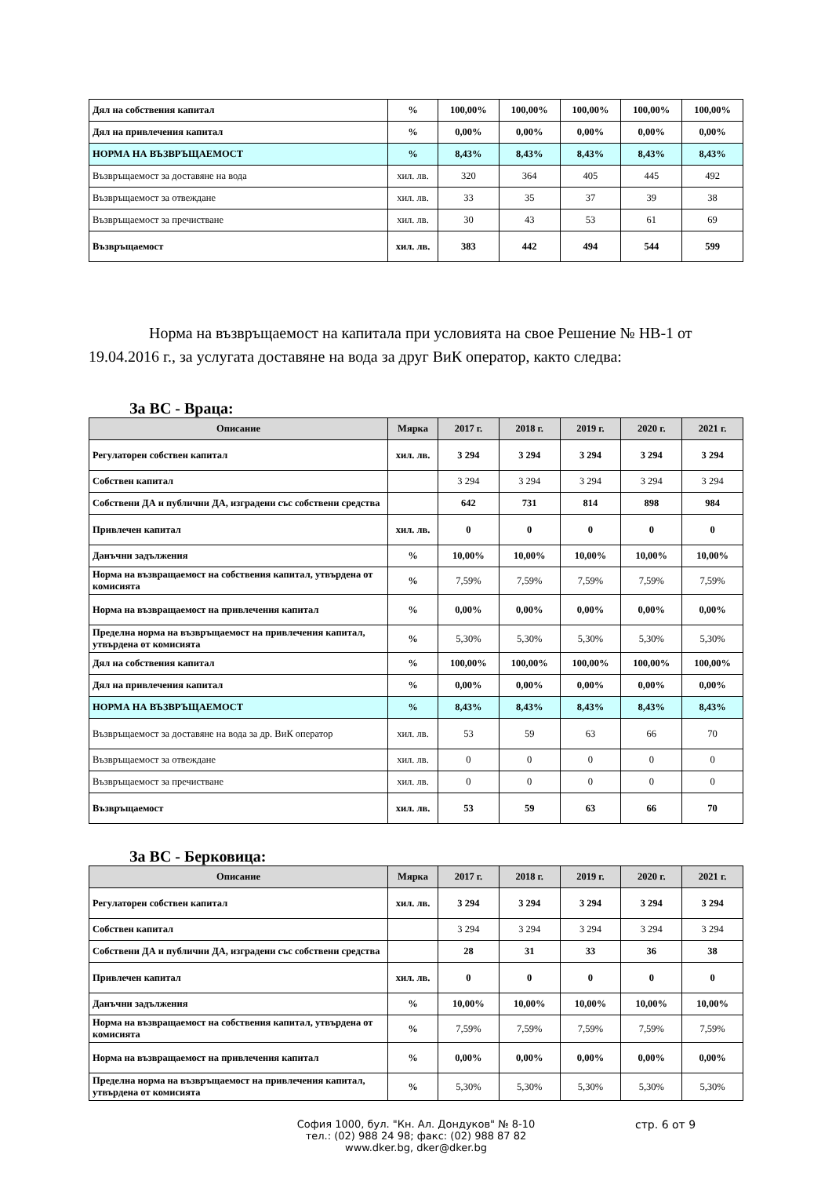| Дял на собствения капитал | % | 100,00% | 100,00% | 100,00% | 100,00% | 100,00% |
| Дял на привлечения капитал | % | 0,00% | 0,00% | 0,00% | 0,00% | 0,00% |
| НОРМА НА ВЪЗВРЪЩАЕМОСТ | % | 8,43% | 8,43% | 8,43% | 8,43% | 8,43% |
| Възвръщаемост за доставяне на вода | хил. лв. | 320 | 364 | 405 | 445 | 492 |
| Възвръщаемост за отвеждане | хил. лв. | 33 | 35 | 37 | 39 | 38 |
| Възвръщаемост за пречистване | хил. лв. | 30 | 43 | 53 | 61 | 69 |
| Възвръщаемост | хил. лв. | 383 | 442 | 494 | 544 | 599 |
Норма на възвръщаемост на капитала при условията на свое Решение № НВ-1 от 19.04.2016 г., за услугата доставяне на вода за друг ВиК оператор, както следва:
За ВС - Враца:
| Описание | Мярка | 2017 г. | 2018 г. | 2019 г. | 2020 г. | 2021 г. |
| --- | --- | --- | --- | --- | --- | --- |
| Регулаторен собствен капитал | хил. лв. | 3 294 | 3 294 | 3 294 | 3 294 | 3 294 |
| Собствен капитал | | 3 294 | 3 294 | 3 294 | 3 294 | 3 294 |
| Собствени ДА и публични ДА, изградени със собствени средства | | 642 | 731 | 814 | 898 | 984 |
| Привлечен капитал | хил. лв. | 0 | 0 | 0 | 0 | 0 |
| Данъчни задължения | % | 10,00% | 10,00% | 10,00% | 10,00% | 10,00% |
| Норма на възвращаемост на собствения капитал, утвърдена от комисията | % | 7,59% | 7,59% | 7,59% | 7,59% | 7,59% |
| Норма на възвращаемост на привлечения капитал | % | 0,00% | 0,00% | 0,00% | 0,00% | 0,00% |
| Пределна норма на възвръщаемост на привлечения капитал, утвърдена от комисията | % | 5,30% | 5,30% | 5,30% | 5,30% | 5,30% |
| Дял на собствения капитал | % | 100,00% | 100,00% | 100,00% | 100,00% | 100,00% |
| Дял на привлечения капитал | % | 0,00% | 0,00% | 0,00% | 0,00% | 0,00% |
| НОРМА НА ВЪЗВРЪЩАЕМОСТ | % | 8,43% | 8,43% | 8,43% | 8,43% | 8,43% |
| Възвръщаемост за доставяне на вода за др. ВиК оператор | хил. лв. | 53 | 59 | 63 | 66 | 70 |
| Възвръщаемост за отвеждане | хил. лв. | 0 | 0 | 0 | 0 | 0 |
| Възвръщаемост за пречистване | хил. лв. | 0 | 0 | 0 | 0 | 0 |
| Възвръщаемост | хил. лв. | 53 | 59 | 63 | 66 | 70 |
За ВС - Берковица:
| Описание | Мярка | 2017 г. | 2018 г. | 2019 г. | 2020 г. | 2021 г. |
| --- | --- | --- | --- | --- | --- | --- |
| Регулаторен собствен капитал | хил. лв. | 3 294 | 3 294 | 3 294 | 3 294 | 3 294 |
| Собствен капитал | | 3 294 | 3 294 | 3 294 | 3 294 | 3 294 |
| Собствени ДА и публични ДА, изградени със собствени средства | | 28 | 31 | 33 | 36 | 38 |
| Привлечен капитал | хил. лв. | 0 | 0 | 0 | 0 | 0 |
| Данъчни задължения | % | 10,00% | 10,00% | 10,00% | 10,00% | 10,00% |
| Норма на възвращаемост на собствения капитал, утвърдена от комисията | % | 7,59% | 7,59% | 7,59% | 7,59% | 7,59% |
| Норма на възвращаемост на привлечения капитал | % | 0,00% | 0,00% | 0,00% | 0,00% | 0,00% |
| Пределна норма на възвръщаемост на привлечения капитал, утвърдена от комисията | % | 5,30% | 5,30% | 5,30% | 5,30% | 5,30% |
София 1000, бул. "Кн. Ал. Дондуков" № 8-10
тел.: (02) 988 24 98; факс: (02) 988 87 82
www.dker.bg, dker@dker.bg
стр. 6 от 9